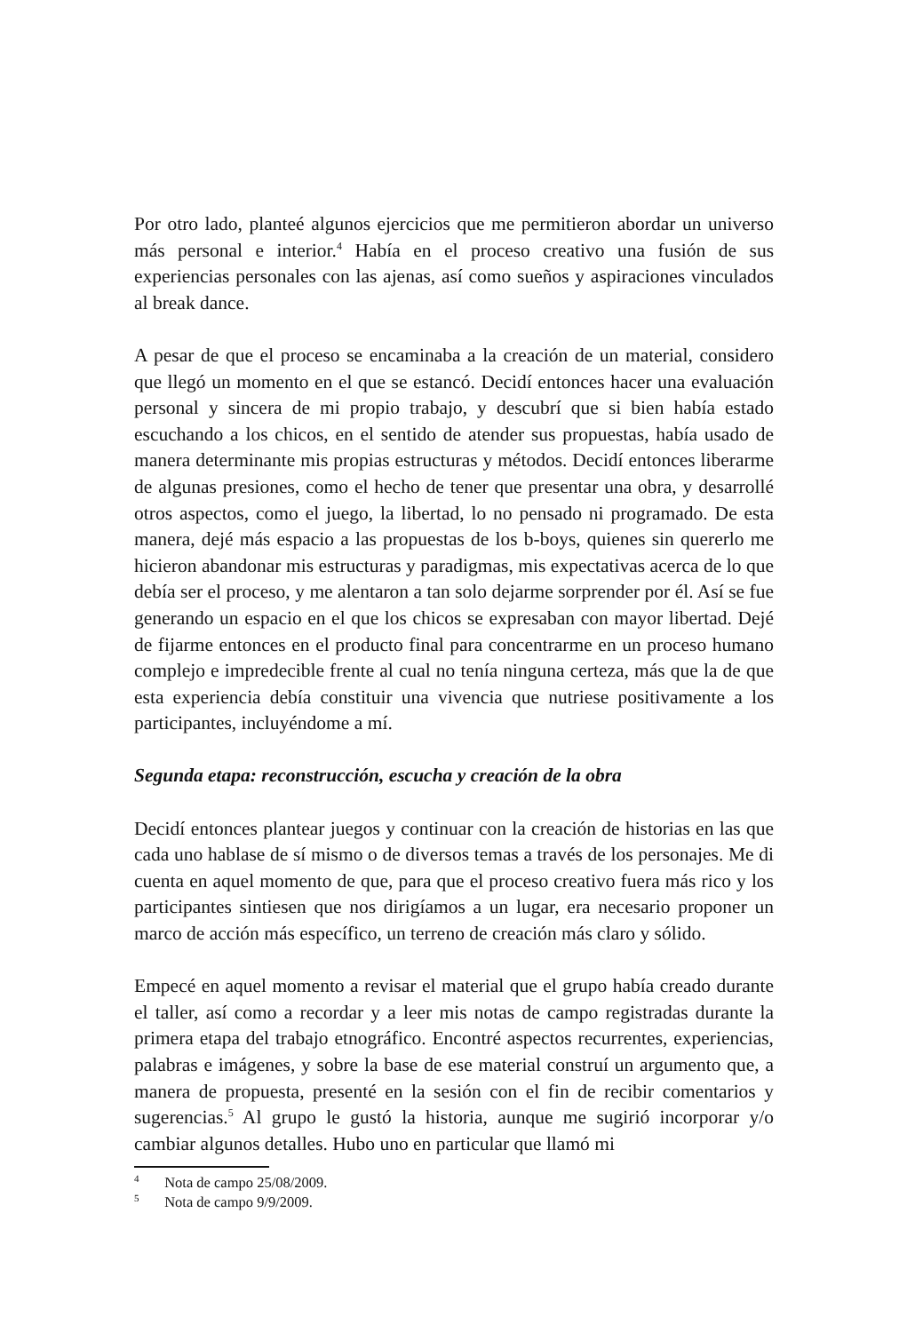Por otro lado, planteé algunos ejercicios que me permitieron abordar un universo más personal e interior.<sup>4</sup> Había en el proceso creativo una fusión de sus experiencias personales con las ajenas, así como sueños y aspiraciones vinculados al break dance.
A pesar de que el proceso se encaminaba a la creación de un material, considero que llegó un momento en el que se estancó. Decidí entonces hacer una evaluación personal y sincera de mi propio trabajo, y descubrí que si bien había estado escuchando a los chicos, en el sentido de atender sus propuestas, había usado de manera determinante mis propias estructuras y métodos. Decidí entonces liberarme de algunas presiones, como el hecho de tener que presentar una obra, y desarrollé otros aspectos, como el juego, la libertad, lo no pensado ni programado. De esta manera, dejé más espacio a las propuestas de los b-boys, quienes sin quererlo me hicieron abandonar mis estructuras y paradigmas, mis expectativas acerca de lo que debía ser el proceso, y me alentaron a tan solo dejarme sorprender por él. Así se fue generando un espacio en el que los chicos se expresaban con mayor libertad. Dejé de fijarme entonces en el producto final para concentrarme en un proceso humano complejo e impredecible frente al cual no tenía ninguna certeza, más que la de que esta experiencia debía constituir una vivencia que nutriese positivamente a los participantes, incluyéndome a mí.
Segunda etapa: reconstrucción, escucha y creación de la obra
Decidí entonces plantear juegos y continuar con la creación de historias en las que cada uno hablase de sí mismo o de diversos temas a través de los personajes. Me di cuenta en aquel momento de que, para que el proceso creativo fuera más rico y los participantes sintiesen que nos dirigíamos a un lugar, era necesario proponer un marco de acción más específico, un terreno de creación más claro y sólido.
Empecé en aquel momento a revisar el material que el grupo había creado durante el taller, así como a recordar y a leer mis notas de campo registradas durante la primera etapa del trabajo etnográfico. Encontré aspectos recurrentes, experiencias, palabras e imágenes, y sobre la base de ese material construí un argumento que, a manera de propuesta, presenté en la sesión con el fin de recibir comentarios y sugerencias.<sup>5</sup> Al grupo le gustó la historia, aunque me sugirió incorporar y/o cambiar algunos detalles. Hubo uno en particular que llamó mi
<sup>4</sup> Nota de campo 25/08/2009.
<sup>5</sup> Nota de campo 9/9/2009.